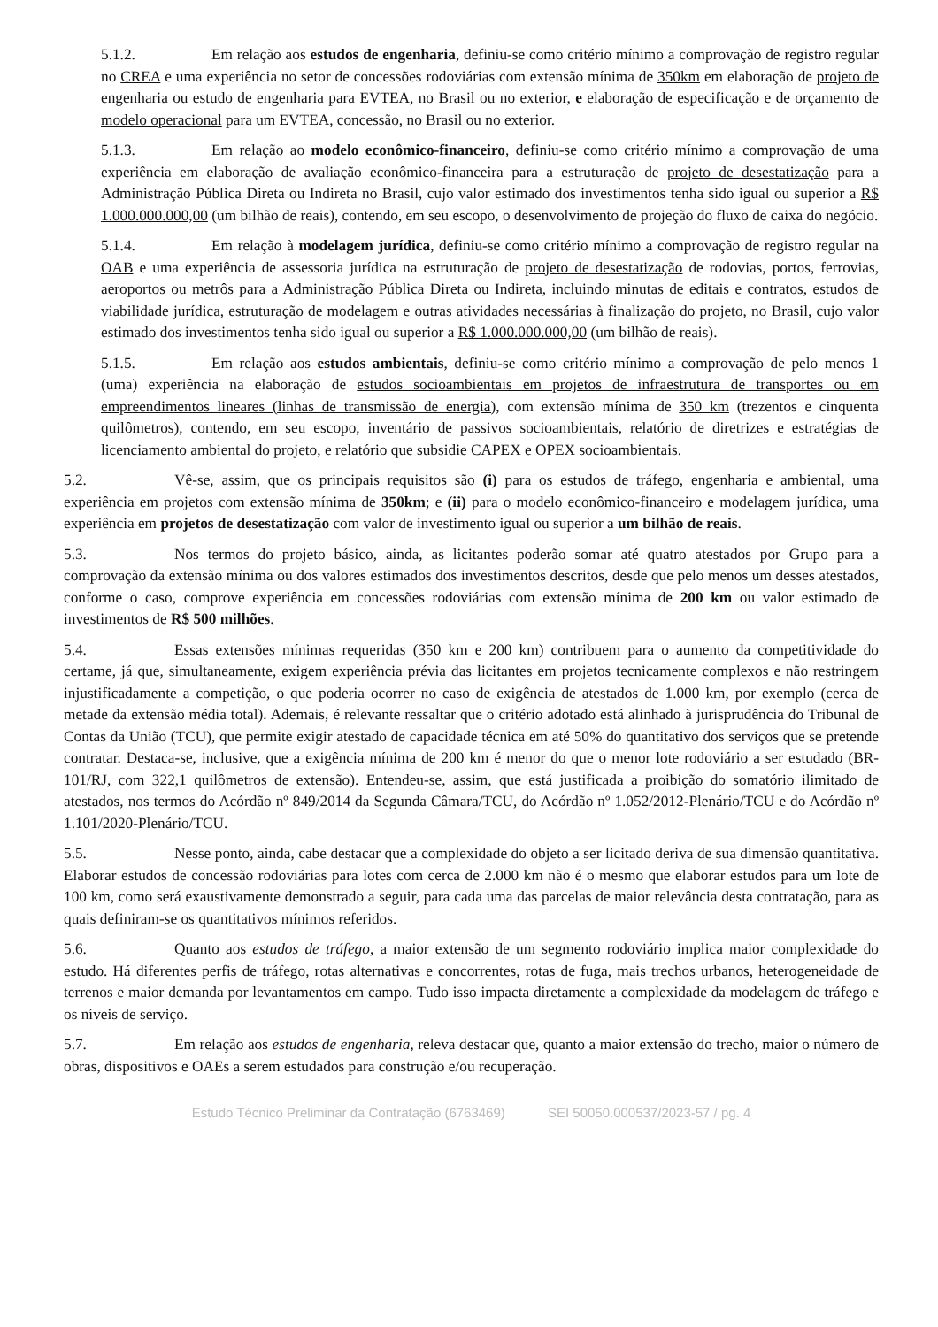5.1.2. Em relação aos estudos de engenharia, definiu-se como critério mínimo a comprovação de registro regular no CREA e uma experiência no setor de concessões rodoviárias com extensão mínima de 350km em elaboração de projeto de engenharia ou estudo de engenharia para EVTEA, no Brasil ou no exterior, e elaboração de especificação e de orçamento de modelo operacional para um EVTEA, concessão, no Brasil ou no exterior.
5.1.3. Em relação ao modelo econômico-financeiro, definiu-se como critério mínimo a comprovação de uma experiência em elaboração de avaliação econômico-financeira para a estruturação de projeto de desestatização para a Administração Pública Direta ou Indireta no Brasil, cujo valor estimado dos investimentos tenha sido igual ou superior a R$ 1.000.000.000,00 (um bilhão de reais), contendo, em seu escopo, o desenvolvimento de projeção do fluxo de caixa do negócio.
5.1.4. Em relação à modelagem jurídica, definiu-se como critério mínimo a comprovação de registro regular na OAB e uma experiência de assessoria jurídica na estruturação de projeto de desestatização de rodovias, portos, ferrovias, aeroportos ou metrôs para a Administração Pública Direta ou Indireta, incluindo minutas de editais e contratos, estudos de viabilidade jurídica, estruturação de modelagem e outras atividades necessárias à finalização do projeto, no Brasil, cujo valor estimado dos investimentos tenha sido igual ou superior a R$ 1.000.000.000,00 (um bilhão de reais).
5.1.5. Em relação aos estudos ambientais, definiu-se como critério mínimo a comprovação de pelo menos 1 (uma) experiência na elaboração de estudos socioambientais em projetos de infraestrutura de transportes ou em empreendimentos lineares (linhas de transmissão de energia), com extensão mínima de 350 km (trezentos e cinquenta quilômetros), contendo, em seu escopo, inventário de passivos socioambientais, relatório de diretrizes e estratégias de licenciamento ambiental do projeto, e relatório que subsidie CAPEX e OPEX socioambientais.
5.2. Vê-se, assim, que os principais requisitos são (i) para os estudos de tráfego, engenharia e ambiental, uma experiência em projetos com extensão mínima de 350km; e (ii) para o modelo econômico-financeiro e modelagem jurídica, uma experiência em projetos de desestatização com valor de investimento igual ou superior a um bilhão de reais.
5.3. Nos termos do projeto básico, ainda, as licitantes poderão somar até quatro atestados por Grupo para a comprovação da extensão mínima ou dos valores estimados dos investimentos descritos, desde que pelo menos um desses atestados, conforme o caso, comprove experiência em concessões rodoviárias com extensão mínima de 200 km ou valor estimado de investimentos de R$ 500 milhões.
5.4. Essas extensões mínimas requeridas (350 km e 200 km) contribuem para o aumento da competitividade do certame, já que, simultaneamente, exigem experiência prévia das licitantes em projetos tecnicamente complexos e não restringem injustificadamente a competição, o que poderia ocorrer no caso de exigência de atestados de 1.000 km, por exemplo (cerca de metade da extensão média total). Ademais, é relevante ressaltar que o critério adotado está alinhado à jurisprudência do Tribunal de Contas da União (TCU), que permite exigir atestado de capacidade técnica em até 50% do quantitativo dos serviços que se pretende contratar. Destaca-se, inclusive, que a exigência mínima de 200 km é menor do que o menor lote rodoviário a ser estudado (BR-101/RJ, com 322,1 quilômetros de extensão). Entendeu-se, assim, que está justificada a proibição do somatório ilimitado de atestados, nos termos do Acórdão nº 849/2014 da Segunda Câmara/TCU, do Acórdão nº 1.052/2012-Plenário/TCU e do Acórdão nº 1.101/2020-Plenário/TCU.
5.5. Nesse ponto, ainda, cabe destacar que a complexidade do objeto a ser licitado deriva de sua dimensão quantitativa. Elaborar estudos de concessão rodoviárias para lotes com cerca de 2.000 km não é o mesmo que elaborar estudos para um lote de 100 km, como será exaustivamente demonstrado a seguir, para cada uma das parcelas de maior relevância desta contratação, para as quais definiram-se os quantitativos mínimos referidos.
5.6. Quanto aos estudos de tráfego, a maior extensão de um segmento rodoviário implica maior complexidade do estudo. Há diferentes perfis de tráfego, rotas alternativas e concorrentes, rotas de fuga, mais trechos urbanos, heterogeneidade de terrenos e maior demanda por levantamentos em campo. Tudo isso impacta diretamente a complexidade da modelagem de tráfego e os níveis de serviço.
5.7. Em relação aos estudos de engenharia, releva destacar que, quanto a maior extensão do trecho, maior o número de obras, dispositivos e OAEs a serem estudados para construção e/ou recuperação.
Estudo Técnico Preliminar da Contratação (6763469) SEI 50050.000537/2023-57 / pg. 4